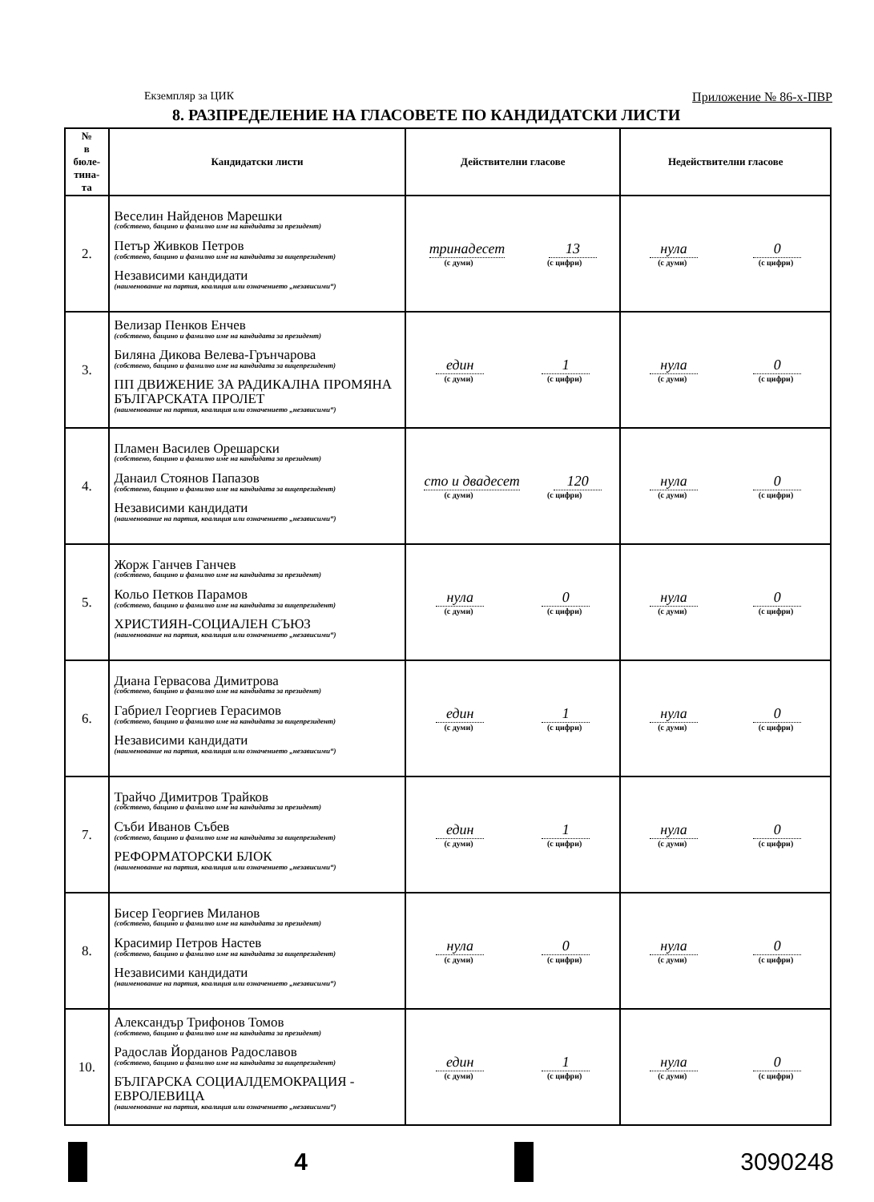Екземпляр за ЦИК Приложение № 86-х-ПВР
8. РАЗПРЕДЕЛЕНИЕ НА ГЛАСОВЕТЕ ПО КАНДИДАТСКИ ЛИСТИ
| № в бюле- тина- та | Кандидатски листи | Действителни гласове | Недействителни гласове |
| --- | --- | --- | --- |
| 2. | Веселин Найденов Марешки (собствено, бащино и фамилно име на кандидата за президент) Петър Живков Петров (собствено, бащино и фамилно име на кандидата за вицепрезидент) Независими кандидати (наименование на партия, коалиция или означението „независими“) | тринадесет 13 (с думи) (с цифри) | нула 0 (с думи) (с цифри) |
| 3. | Велизар Пенков Енчев (собствено, бащино и фамилно име на кандидата за президент) Биляна Дикова Велева-Грънчарова (собствено, бащино и фамилно име на кандидата за вицепрезидент) ПП ДВИЖЕНИЕ ЗА РАДИКАЛНА ПРОМЯНА БЪЛГАРСКАТА ПРОЛЕТ (наименование на партия, коалиция или означението „независими“) | един 1 (с думи) (с цифри) | нула 0 (с думи) (с цифри) |
| 4. | Пламен Василев Орешарски (собствено, бащино и фамилно име на кандидата за президент) Данаил Стоянов Папазов (собствено, бащино и фамилно име на кандидата за вицепрезидент) Независими кандидати (наименование на партия, коалиция или означението „независими“) | сто и двадесет 120 (с думи) (с цифри) | нула 0 (с думи) (с цифри) |
| 5. | Жорж Ганчев Ганчев (собствено, бащино и фамилно име на кандидата за президент) Кольо Петков Парамов (собствено, бащино и фамилно име на кандидата за вицепрезидент) ХРИСТИЯН-СОЦИАЛЕН СЪЮЗ (наименование на партия, коалиция или означението „независими“) | нула 0 (с думи) (с цифри) | нула 0 (с думи) (с цифри) |
| 6. | Диана Гервасова Димитрова (собствено, бащино и фамилно име на кандидата за президент) Габриел Георгиев Герасимов (собствено, бащино и фамилно име на кандидата за вицепрезидент) Независими кандидати (наименование на партия, коалиция или означението „независими“) | един 1 (с думи) (с цифри) | нула 0 (с думи) (с цифри) |
| 7. | Трайчо Димитров Трайков (собствено, бащино и фамилно име на кандидата за президент) Съби Иванов Събев (собствено, бащино и фамилно име на кандидата за вицепрезидент) РЕФОРМАТОРСКИ БЛОК (наименование на партия, коалиция или означението „независими“) | един 1 (с думи) (с цифри) | нула 0 (с думи) (с цифри) |
| 8. | Бисер Георгиев Миланов (собствено, бащино и фамилно име на кандидата за президент) Красимир Петров Настев (собствено, бащино и фамилно име на кандидата за вицепрезидент) Независими кандидати (наименование на партия, коалиция или означението „независими“) | нула 0 (с думи) (с цифри) | нула 0 (с думи) (с цифри) |
| 10. | Александър Трифонов Томов (собствено, бащино и фамилно име на кандидата за президент) Радослав Йорданов Радославов (собствено, бащино и фамилно име на кандидата за вицепрезидент) БЪЛГАРСКА СОЦИАЛДЕМОКРАЦИЯ - ЕВРОЛЕВИЦА (наименование на партия, коалиция или означението „независими“) | един 1 (с думи) (с цифри) | нула 0 (с думи) (с цифри) |
4 3090248